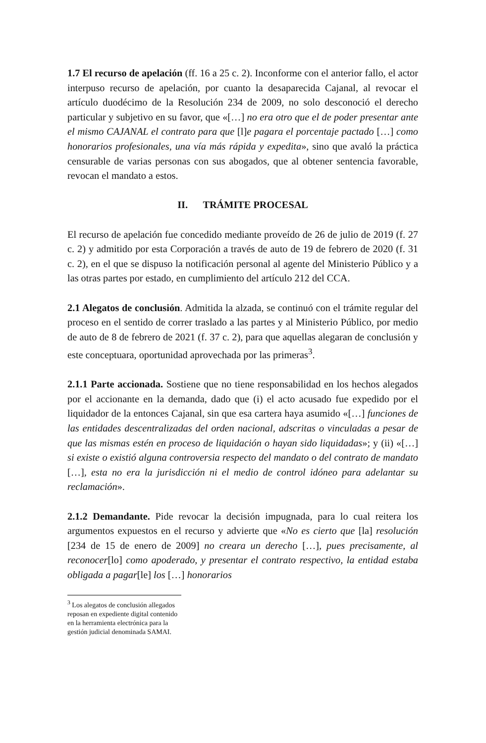1.7 El recurso de apelación (ff. 16 a 25 c. 2). Inconforme con el anterior fallo, el actor interpuso recurso de apelación, por cuanto la desaparecida Cajanal, al revocar el artículo duodécimo de la Resolución 234 de 2009, no solo desconoció el derecho particular y subjetivo en su favor, que «[…] no era otro que el de poder presentar ante el mismo CAJANAL el contrato para que [l]e pagara el porcentaje pactado […] como honorarios profesionales, una vía más rápida y expedita», sino que avaló la práctica censurable de varias personas con sus abogados, que al obtener sentencia favorable, revocan el mandato a estos.
II. TRÁMITE PROCESAL
El recurso de apelación fue concedido mediante proveído de 26 de julio de 2019 (f. 27 c. 2) y admitido por esta Corporación a través de auto de 19 de febrero de 2020 (f. 31 c. 2), en el que se dispuso la notificación personal al agente del Ministerio Público y a las otras partes por estado, en cumplimiento del artículo 212 del CCA.
2.1 Alegatos de conclusión. Admitida la alzada, se continuó con el trámite regular del proceso en el sentido de correr traslado a las partes y al Ministerio Público, por medio de auto de 8 de febrero de 2021 (f. 37 c. 2), para que aquellas alegaran de conclusión y este conceptuara, oportunidad aprovechada por las primeras<sup>3</sup>.
2.1.1 Parte accionada. Sostiene que no tiene responsabilidad en los hechos alegados por el accionante en la demanda, dado que (i) el acto acusado fue expedido por el liquidador de la entonces Cajanal, sin que esa cartera haya asumido «[…] funciones de las entidades descentralizadas del orden nacional, adscritas o vinculadas a pesar de que las mismas estén en proceso de liquidación o hayan sido liquidadas»; y (ii) «[…] si existe o existió alguna controversia respecto del mandato o del contrato de mandato […], esta no era la jurisdicción ni el medio de control idóneo para adelantar su reclamación».
2.1.2 Demandante. Pide revocar la decisión impugnada, para lo cual reitera los argumentos expuestos en el recurso y advierte que «No es cierto que [la] resolución [234 de 15 de enero de 2009] no creara un derecho […], pues precisamente, al reconocer[lo] como apoderado, y presentar el contrato respectivo, la entidad estaba obligada a pagar[le] los […] honorarios
<sup>3</sup> Los alegatos de conclusión allegados reposan en expediente digital contenido en la herramienta electrónica para la gestión judicial denominada SAMAI.